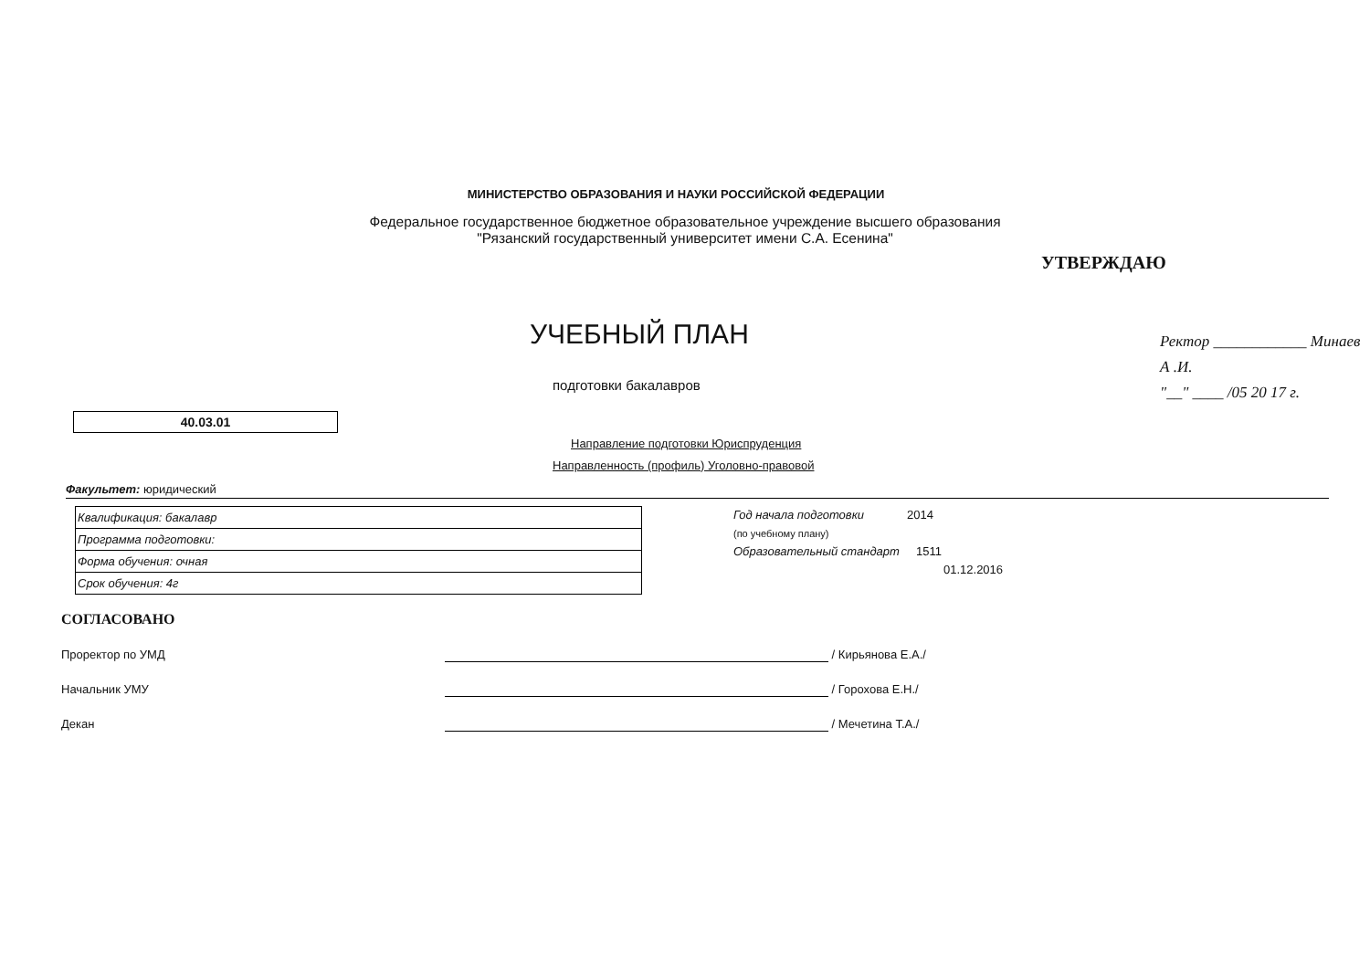МИНИСТЕРСТВО ОБРАЗОВАНИЯ И НАУКИ РОССИЙСКОЙ ФЕДЕРАЦИИ
Федеральное государственное бюджетное образовательное учреждение высшего образования
"Рязанский государственный университет имени С.А. Есенина"
УТВЕРЖДАЮ
УЧЕБНЫЙ ПЛАН
Ректор ____________ Минаев А .И.
"__" ____ /05 20 17 г.
подготовки бакалавров
40.03.01
Направление подготовки Юриспруденция
Направленность (профиль) Уголовно-правовой
Факультет: юридический
| Квалификация: бакалавр |
| Программа подготовки: |
| Форма обучения: очная |
| Срок обучения: 4г |
Год начала подготовки 2014
(по учебному плану)
Образовательный стандарт 1511
01.12.2016
СОГЛАСОВАНО
Проректор по УМД / Кирьянова Е.А./
Начальник УМУ / Горохова Е.Н./
Декан / Мечетина Т.А./